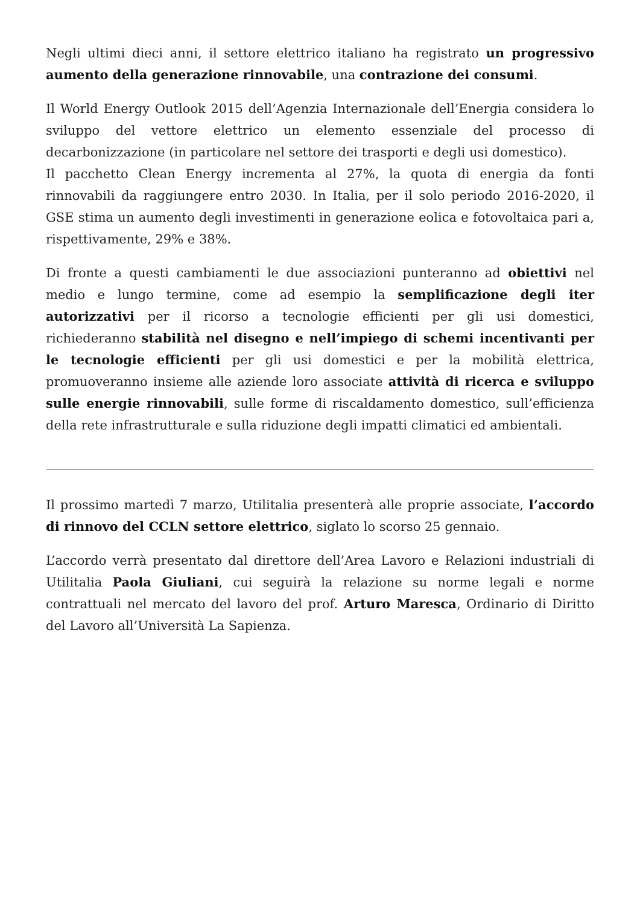Negli ultimi dieci anni, il settore elettrico italiano ha registrato un progressivo aumento della generazione rinnovabile, una contrazione dei consumi.
Il World Energy Outlook 2015 dell’Agenzia Internazionale dell’Energia considera lo sviluppo del vettore elettrico un elemento essenziale del processo di decarbonizzazione (in particolare nel settore dei trasporti e degli usi domestico).
Il pacchetto Clean Energy incrementa al 27%, la quota di energia da fonti rinnovabili da raggiungere entro 2030. In Italia, per il solo periodo 2016-2020, il GSE stima un aumento degli investimenti in generazione eolica e fotovoltaica pari a, rispettivamente, 29% e 38%.
Di fronte a questi cambiamenti le due associazioni punteranno ad obiettivi nel medio e lungo termine, come ad esempio la semplificazione degli iter autorizzativi per il ricorso a tecnologie efficienti per gli usi domestici, richiederanno stabilità nel disegno e nell’impiego di schemi incentivanti per le tecnologie efficienti per gli usi domestici e per la mobilità elettrica, promuoveranno insieme alle aziende loro associate attività di ricerca e sviluppo sulle energie rinnovabili, sulle forme di riscaldamento domestico, sull’efficienza della rete infrastrutturale e sulla riduzione degli impatti climatici ed ambientali.
Il prossimo martedì 7 marzo, Utilitalia presenterà alle proprie associate, l’accordo di rinnovo del CCLN settore elettrico, siglato lo scorso 25 gennaio.
L’accordo verrà presentato dal direttore dell’Area Lavoro e Relazioni industriali di Utilitalia Paola Giuliani, cui seguirà la relazione su norme legali e norme contrattuali nel mercato del lavoro del prof. Arturo Maresca, Ordinario di Diritto del Lavoro all’Università La Sapienza.